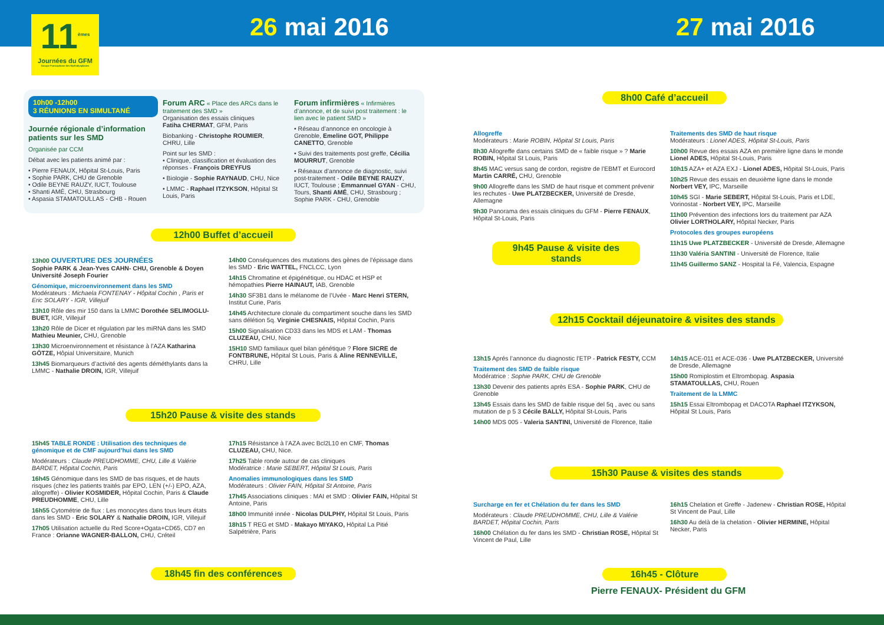11<sup>èmes</sup>
Journées du GFM
Groupe Francophone des Myélodysplasies
26 mai 2016 27 mai 2016
10h00 -12h00
3 RÉUNIONS EN SIMULTANÉ
Journée régionale d’information patients sur les SMD
Organisée par CCM
Débat avec les patients animé par :
• Pierre FENAUX, Hôpital St-Louis, Paris
• Sophie PARK, CHU de Grenoble
• Odile BEYNE RAUZY, IUCT, Toulouse
• Shanti AMÉ, CHU, Strasbourg
• Aspasia STAMATOULLAS - CHB - Rouen
Forum ARC « Place des ARCs dans le traitement des SMD »
Organisation des essais cliniques
Fatiha CHERMAT, GFM, Paris
Biobanking - Christophe ROUMIER, CHRU, Lille
Point sur les SMD :
• Clinique, classification et évaluation des réponses - François DREYFUS
• Biologie - Sophie RAYNAUD, CHU, Nice
• LMMC - Raphael ITZYKSON, Hôpital St Louis, Paris
Forum infirmières « Infirmières d’annonce, et de suivi post traitement : le lien avec le patient SMD »
• Réseau d’annonce en oncologie à Grenoble, Emeline GOT, Philippe CANETTO, Grenoble
• Suivi des traitements post greffe, Cécilia MOURRUT, Grenoble
• Réseaux d’annonce de diagnostic, suivi post-traitement - Odile BEYNE RAUZY, IUCT, Toulouse ; Emmannuel GYAN - CHU, Tours, Shanti AMÉ, CHU, Strasbourg ; Sophie PARK - CHU, Grenoble
12h00 Buffet d’accueil
13h00 OUVERTURE DES JOURNÉES
Sophie PARK & Jean-Yves CAHN- CHU, Grenoble & Doyen Université Joseph Fourier
Génomique, microenvironnement dans les SMD
Modérateurs : Michaela FONTENAY - Hôpital Cochin , Paris et Eric SOLARY - IGR, Villejuif
13h10 Rôle des mir 150 dans la LMMC Dorothée SELIMOGLU-BUET, IGR, Villejuif
13h20 Rôle de Dicer et régulation par les miRNA dans les SMD Mathieu Meunier, CHU, Grenoble
13h30 Microenvironnement et résistance à l’AZA Katharina GÖTZE, Hôpial Universitaire, Munich
13h45 Biomarqueurs d’activité des agents déméthylants dans la LMMC - Nathalie DROIN, IGR, Villejuif
14h00 Conséquences des mutations des gènes de l’épissage dans les SMD - Eric WATTEL, FNCLCC, Lyon
14h15 Chromatine et épigénétique, ou HDAC et HSP et hémopathies Pierre HAINAUT, IAB, Grenoble
14h30 SF3B1 dans le mélanome de l’Uvée - Marc Henri STERN, Institut Curie, Paris
14h45 Architecture clonale du compartiment souche dans les SMD sans délétion 5q. Virginie CHESNAIS, Hôpital Cochin, Paris
15h00 Signalisation CD33 dans les MDS et LAM - Thomas CLUZEAU, CHU, Nice
15H10 SMD familiaux quel bilan génétique ? Flore SICRE de FONTBRUNE, Hôpital St Louis, Paris & Aline RENNEVILLE, CHRU, Lille
15h20 Pause & visite des stands
15h45 TABLE RONDE : Utilisation des techniques de génomique et de CMF aujourd’hui dans les SMD
Modérateurs : Claude PREUDHOMME, CHU, Lille & Valérie BARDET, Hôpital Cochin, Paris
16h45 Génomique dans les SMD de bas risques, et de hauts risques (chez les patients traités par EPO, LEN (+/-) EPO, AZA, allogreffe) - Olivier KOSMIDER, Hôpital Cochin, Paris & Claude PREUDHOMME, CHU, Lille
16h55 Cytométrie de flux : Les monocytes dans tous leurs états dans les SMD - Eric SOLARY & Nathalie DROIN, IGR, Villejuif
17h05 Utilisation actuelle du Red Score+Ogata+CD65, CD7 en France : Orianne WAGNER-BALLON, CHU, Créteil
17h15 Résistance à l’AZA avec Bcl2L10 en CMF, Thomas CLUZEAU, CHU, Nice.
17h25 Table ronde autour de cas cliniques
Modératrice : Marie SEBERT, Hôpital St Louis, Paris
Anomalies immunologiques dans les SMD
Modérateurs : Olivier FAIN, Hôpital St Antoine, Paris
17h45 Associations cliniques : MAI et SMD : Olivier FAIN, Hôpital St Antoine, Paris
18h00 Immunité innée - Nicolas DULPHY, Hôpital St Louis, Paris
18h15 T REG et SMD - Makayo MIYAKO, Hôpital La Pitié Salpétrière, Paris
18h45 fin des conférences
8h00 Café d’accueil
Allogreffe
Modérateurs : Marie ROBIN, Hôpital St Louis, Paris
8h30 Allogreffe dans certains SMD de « faible risque » ? Marie ROBIN, Hôpital St Louis, Paris
8h45 MAC versus sang de cordon, registre de l’EBMT et Eurocord Martin CARRÉ, CHU, Grenoble
9h00 Allogreffe dans les SMD de haut risque et comment prévenir les rechutes - Uwe PLATZBECKER, Université de Dresde, Allemagne
9h30 Panorama des essais cliniques du GFM - Pierre FENAUX, Hôpital St-Louis, Paris
9h45 Pause & visite des stands
Traitements des SMD de haut risque
Modérateurs : Lionel ADES, Hôpital St-Louis, Paris
10h00 Revue des essais AZA en première ligne dans le monde Lionel ADES, Hôpital St-Louis, Paris
10h15 AZA+ et AZA EXJ - Lionel ADES, Hôpital St-Louis, Paris
10h25 Revue des essais en deuxième ligne dans le monde Norbert VEY, IPC, Marseille
10h45 SGI - Marie SEBERT, Hôpital St-Louis, Paris et LDE, Vorinostat - Norbert VEY, IPC, Marseille
11h00 Prévention des infections lors du traitement par AZA Olivier LORTHOLARY, Hôpital Necker, Paris
Protocoles des groupes européens
11h15 Uwe PLATZBECKER - Université de Dresde, Allemagne
11h30 Valéria SANTINI - Université de Florence, Italie
11h45 Guillermo SANZ - Hospital la Fé, Valencia, Espagne
12h15 Cocktail déjeunatoire & visites des stands
13h15 Aprés l’annonce du diagnostic l’ETP - Patrick FESTY, CCM
Traitement des SMD de faible risque
Modératrice : Sophie PARK, CHU de Grenoble
13h30 Devenir des patients après ESA - Sophie PARK, CHU de Grenoble
13h45 Essais dans les SMD de faible risque del 5q , avec ou sans mutation de p 5 3 Cécile BALLY, Hôpital St-Louis, Paris
14h00 MDS 005 - Valeria SANTINI, Université de Florence, Italie
14h15 ACE-011 et ACE-036 - Uwe PLATZBECKER, Université de Dresde, Allemagne
15h00 Romiplostim et Eltrombopag. Aspasia STAMATOULLAS, CHU, Rouen
Traitement de la LMMC
15h15 Essai Eltrombopag et DACOTA Raphael ITZYKSON, Hôpital St Louis, Paris
15h30 Pause & visites des stands
Surcharge en fer et Chélation du fer dans les SMD
Modérateurs : Claude PREUDHOMME, CHU, Lille & Valérie BARDET, Hôpital Cochin, Paris
16h00 Chélation du fer dans les SMD - Christian ROSE, Hôpital St Vincent de Paul, Lille
16h15 Chelation et Greffe - Jadenew - Christian ROSE, Hôpital St Vincent de Paul, Lille
16h30 Au delà de la chelation - Olivier HERMINE, Hôpital Necker, Paris
16h45 - Clôture
Pierre FENAUX- Président du GFM